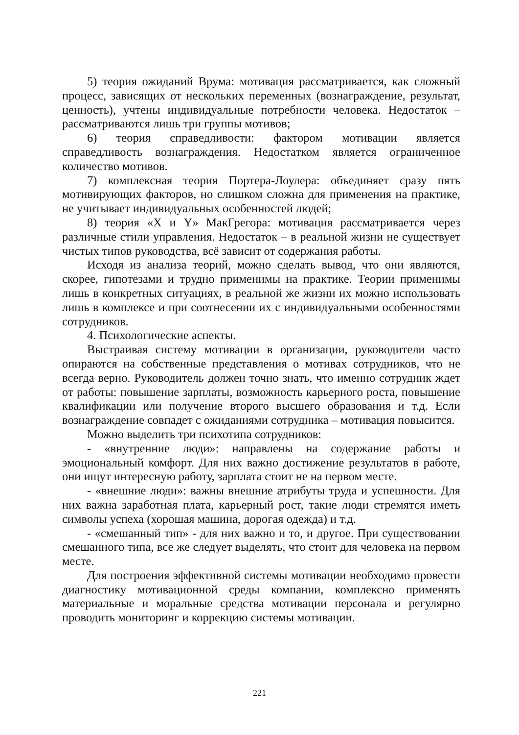5) теория ожиданий Врума: мотивация рассматривается, как сложный процесс, зависящих от нескольких переменных (вознаграждение, результат, ценность), учтены индивидуальные потребности человека. Недостаток – рассматриваются лишь три группы мотивов;
6) теория справедливости: фактором мотивации является справедливость вознаграждения. Недостатком является ограниченное количество мотивов.
7) комплексная теория Портера-Лоулера: объединяет сразу пять мотивирующих факторов, но слишком сложна для применения на практике, не учитывает индивидуальных особенностей людей;
8) теория «X и Y» МакГрегора: мотивация рассматривается через различные стили управления. Недостаток – в реальной жизни не существует чистых типов руководства, всё зависит от содержания работы.
Исходя из анализа теорий, можно сделать вывод, что они являются, скорее, гипотезами и трудно применимы на практике. Теории применимы лишь в конкретных ситуациях, в реальной же жизни их можно использовать лишь в комплексе и при соотнесении их с индивидуальными особенностями сотрудников.
4. Психологические аспекты.
Выстраивая систему мотивации в организации, руководители часто опираются на собственные представления о мотивах сотрудников, что не всегда верно. Руководитель должен точно знать, что именно сотрудник ждет от работы: повышение зарплаты, возможность карьерного роста, повышение квалификации или получение второго высшего образования и т.д. Если вознаграждение совпадет с ожиданиями сотрудника – мотивация повысится.
Можно выделить три психотипа сотрудников:
- «внутренние люди»: направлены на содержание работы и эмоциональный комфорт. Для них важно достижение результатов в работе, они ищут интересную работу, зарплата стоит не на первом месте.
- «внешние люди»: важны внешние атрибуты труда и успешности. Для них важна заработная плата, карьерный рост, такие люди стремятся иметь символы успеха (хорошая машина, дорогая одежда) и т.д.
- «смешанный тип» - для них важно и то, и другое. При существовании смешанного типа, все же следует выделять, что стоит для человека на первом месте.
Для построения эффективной системы мотивации необходимо провести диагностику мотивационной среды компании, комплексно применять материальные и моральные средства мотивации персонала и регулярно проводить мониторинг и коррекцию системы мотивации.
221